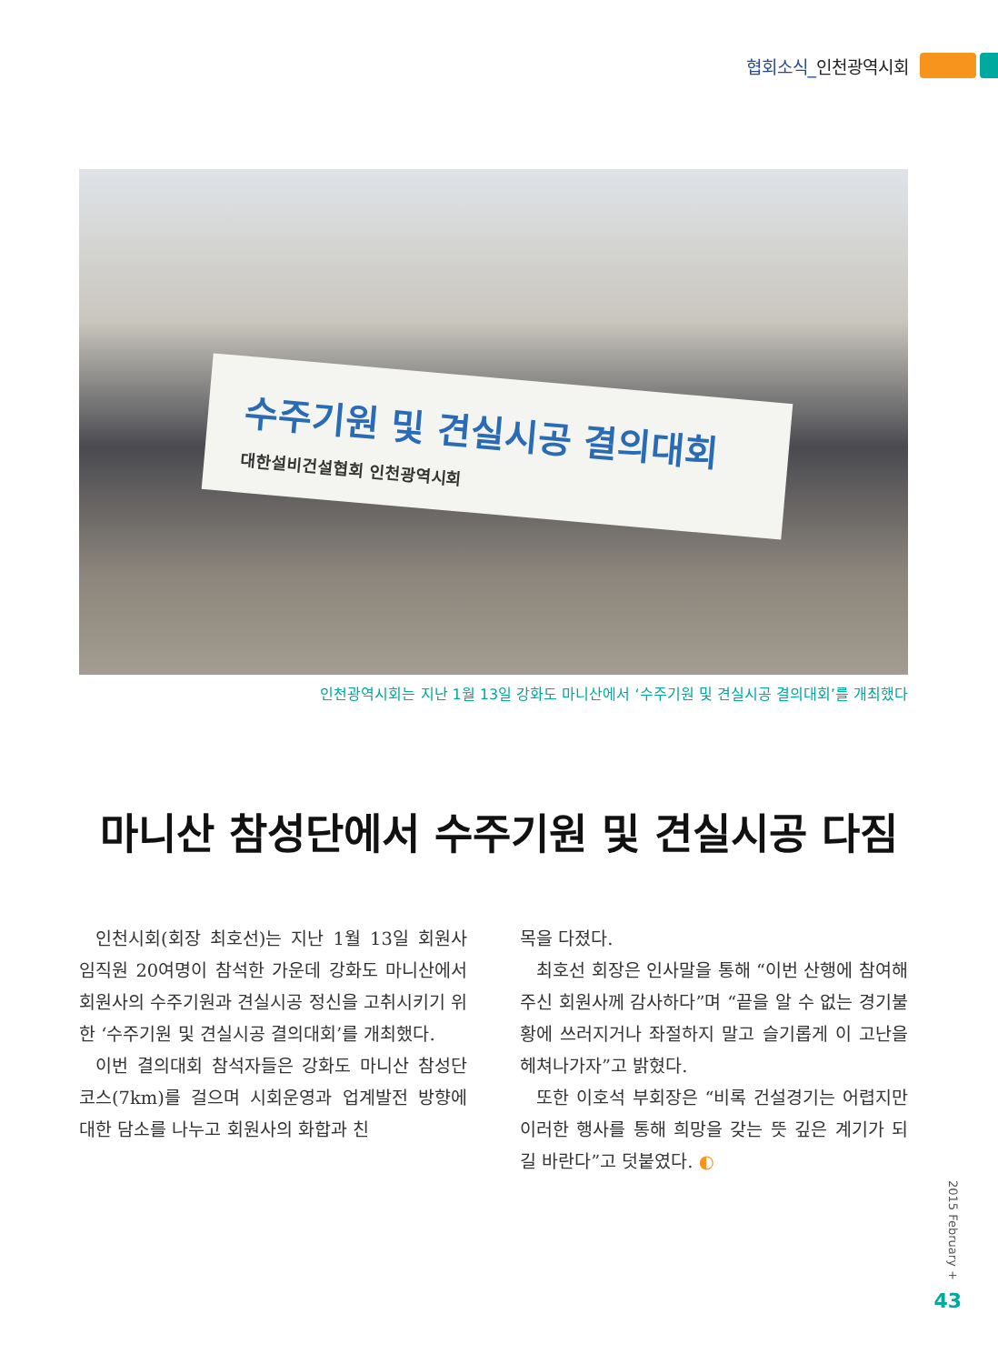협회소식_인천광역시회
수주기원 및 견실시공 결의대회
대한설비건설협회 인천광역시회
인천광역시회는 지난 1월 13일 강화도 마니산에서 ‘수주기원 및 견실시공 결의대회’를 개최했다
마니산 참성단에서 수주기원 및 견실시공 다짐
인천시회(회장 최호선)는 지난 1월 13일 회원사 임직원 20여명이 참석한 가운데 강화도 마니산에서 회원사의 수주기원과 견실시공 정신을 고취시키기 위한 ‘수주기원 및 견실시공 결의대회’를 개최했다.
이번 결의대회 참석자들은 강화도 마니산 참성단 코스(7km)를 걸으며 시회운영과 업계발전 방향에 대한 담소를 나누고 회원사의 화합과 친
목을 다졌다.
최호선 회장은 인사말을 통해 “이번 산행에 참여해 주신 회원사께 감사하다”며 “끝을 알 수 없는 경기불황에 쓰러지거나 좌절하지 말고 슬기롭게 이 고난을 헤쳐나가자”고 밝혔다.
또한 이호석 부회장은 “비록 건설경기는 어렵지만 이러한 행사를 통해 희망을 갖는 뜻 깊은 계기가 되길 바란다”고 덧붙였다. ◐
2015 February +
43